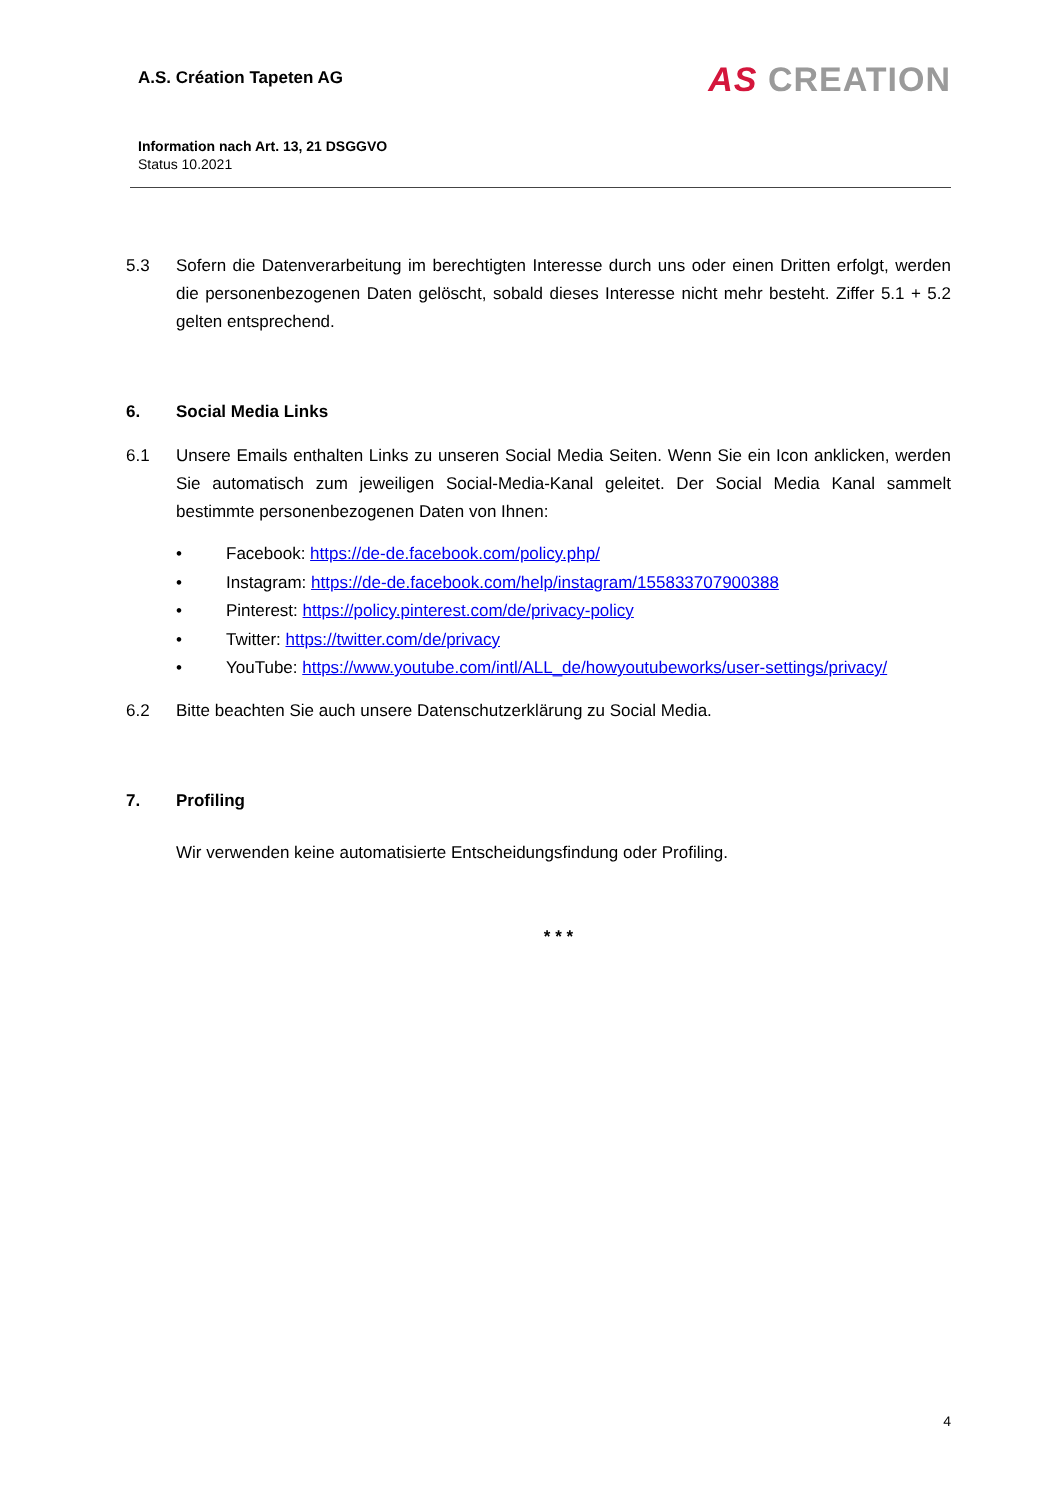A.S. Création Tapeten AG
AS CREATION
Information nach Art. 13, 21 DSGGVO
Status 10.2021
5.3 Sofern die Datenverarbeitung im berechtigten Interesse durch uns oder einen Dritten erfolgt, werden die personenbezogenen Daten gelöscht, sobald dieses Interesse nicht mehr besteht. Ziffer 5.1 + 5.2 gelten entsprechend.
6. Social Media Links
6.1 Unsere Emails enthalten Links zu unseren Social Media Seiten. Wenn Sie ein Icon anklicken, werden Sie automatisch zum jeweiligen Social-Media-Kanal geleitet. Der Social Media Kanal sammelt bestimmte personenbezogenen Daten von Ihnen:
• Facebook: https://de-de.facebook.com/policy.php/
• Instagram: https://de-de.facebook.com/help/instagram/155833707900388
• Pinterest: https://policy.pinterest.com/de/privacy-policy
• Twitter: https://twitter.com/de/privacy
• YouTube: https://www.youtube.com/intl/ALL_de/howyoutubeworks/user-settings/privacy/
6.2 Bitte beachten Sie auch unsere Datenschutzerklärung zu Social Media.
7. Profiling
Wir verwenden keine automatisierte Entscheidungsfindung oder Profiling.
* * *
4